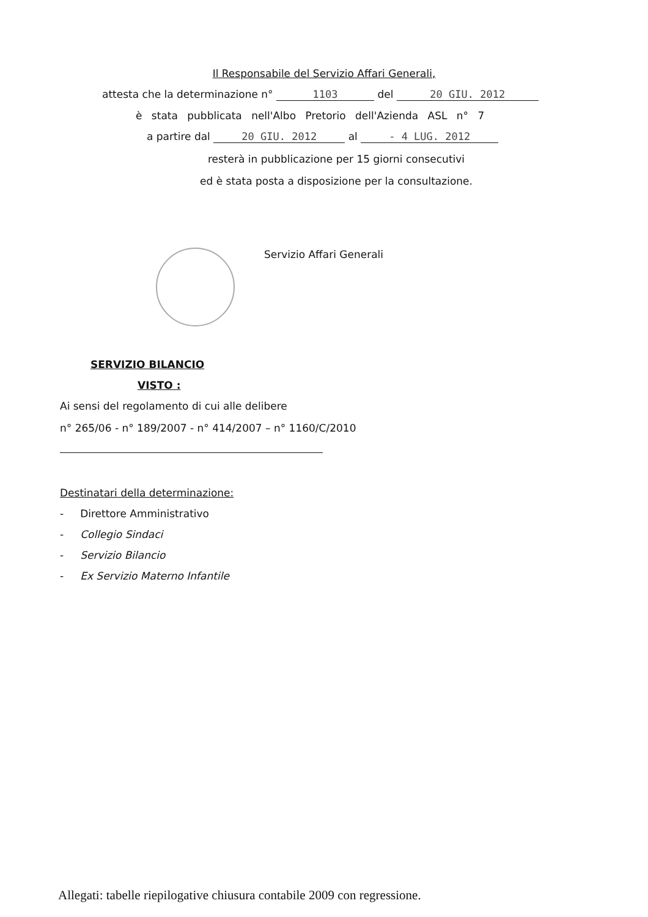Il Responsabile del Servizio Affari Generali,
attesta che la determinazione n° 1103 del 20 GIU. 2012
è stata pubblicata nell'Albo Pretorio dell'Azienda ASL n° 7
a partire dal 20 GIU. 2012 al - 4 LUG. 2012
resterà in pubblicazione per 15 giorni consecutivi
ed è stata posta a disposizione per la consultazione.
Servizio Affari Generali
SERVIZIO BILANCIO
VISTO :
Ai sensi del regolamento di cui alle delibere
n° 265/06 - n° 189/2007 - n° 414/2007 – n° 1160/C/2010
Destinatari della determinazione:
- Direttore Amministrativo
- Collegio Sindaci
- Servizio Bilancio
- Ex Servizio Materno Infantile
Allegati: tabelle riepilogative chiusura contabile 2009 con regressione.